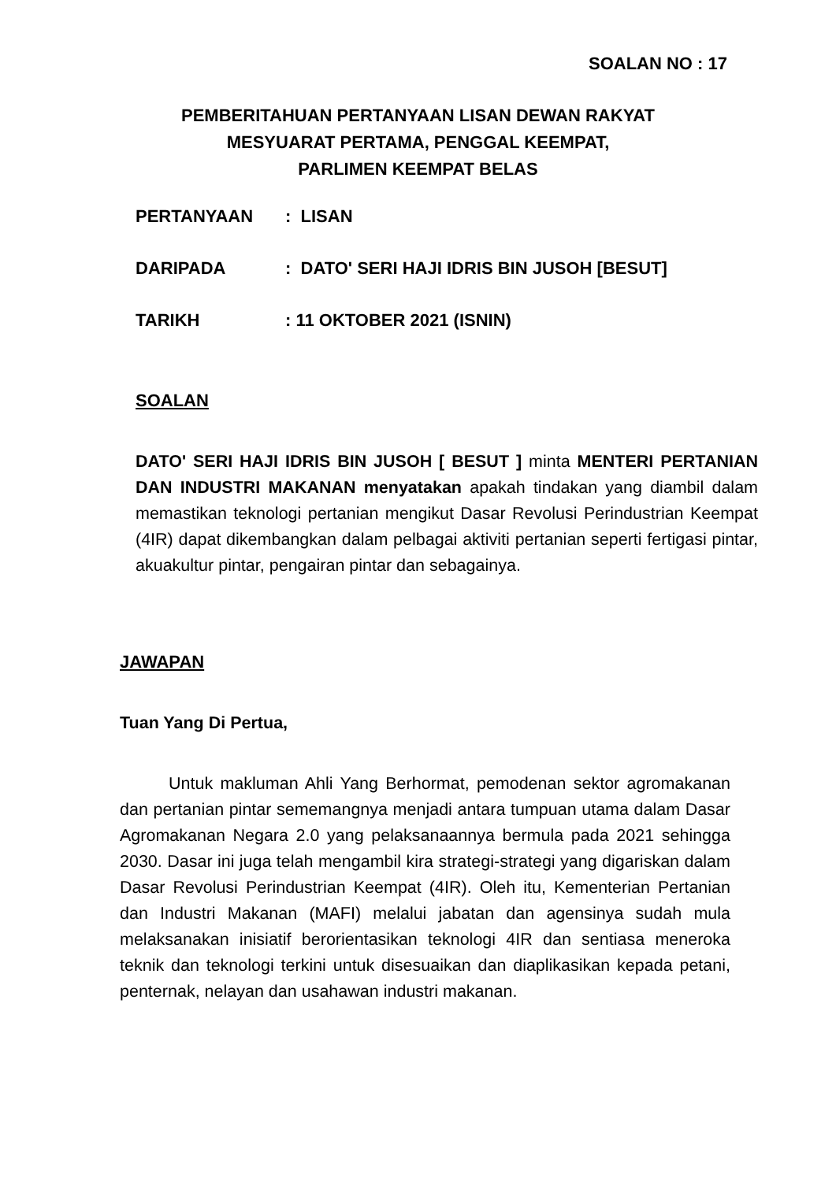SOALAN NO : 17
PEMBERITAHUAN PERTANYAAN LISAN DEWAN RAKYAT
MESYUARAT PERTAMA, PENGGAL KEEMPAT,
PARLIMEN KEEMPAT BELAS
PERTANYAAN: LISAN
DARIPADA: DATO' SERI HAJI IDRIS BIN JUSOH [BESUT]
TARIKH: 11 OKTOBER 2021 (ISNIN)
SOALAN
DATO' SERI HAJI IDRIS BIN JUSOH [ BESUT ] minta MENTERI PERTANIAN DAN INDUSTRI MAKANAN menyatakan apakah tindakan yang diambil dalam memastikan teknologi pertanian mengikut Dasar Revolusi Perindustrian Keempat (4IR) dapat dikembangkan dalam pelbagai aktiviti pertanian seperti fertigasi pintar, akuakultur pintar, pengairan pintar dan sebagainya.
JAWAPAN
Tuan Yang Di Pertua,
Untuk makluman Ahli Yang Berhormat, pemodenan sektor agromakanan dan pertanian pintar sememangnya menjadi antara tumpuan utama dalam Dasar Agromakanan Negara 2.0 yang pelaksanaannya bermula pada 2021 sehingga 2030. Dasar ini juga telah mengambil kira strategi-strategi yang digariskan dalam Dasar Revolusi Perindustrian Keempat (4IR). Oleh itu, Kementerian Pertanian dan Industri Makanan (MAFI) melalui jabatan dan agensinya sudah mula melaksanakan inisiatif berorientasikan teknologi 4IR dan sentiasa meneroka teknik dan teknologi terkini untuk disesuaikan dan diaplikasikan kepada petani, penternak, nelayan dan usahawan industri makanan.